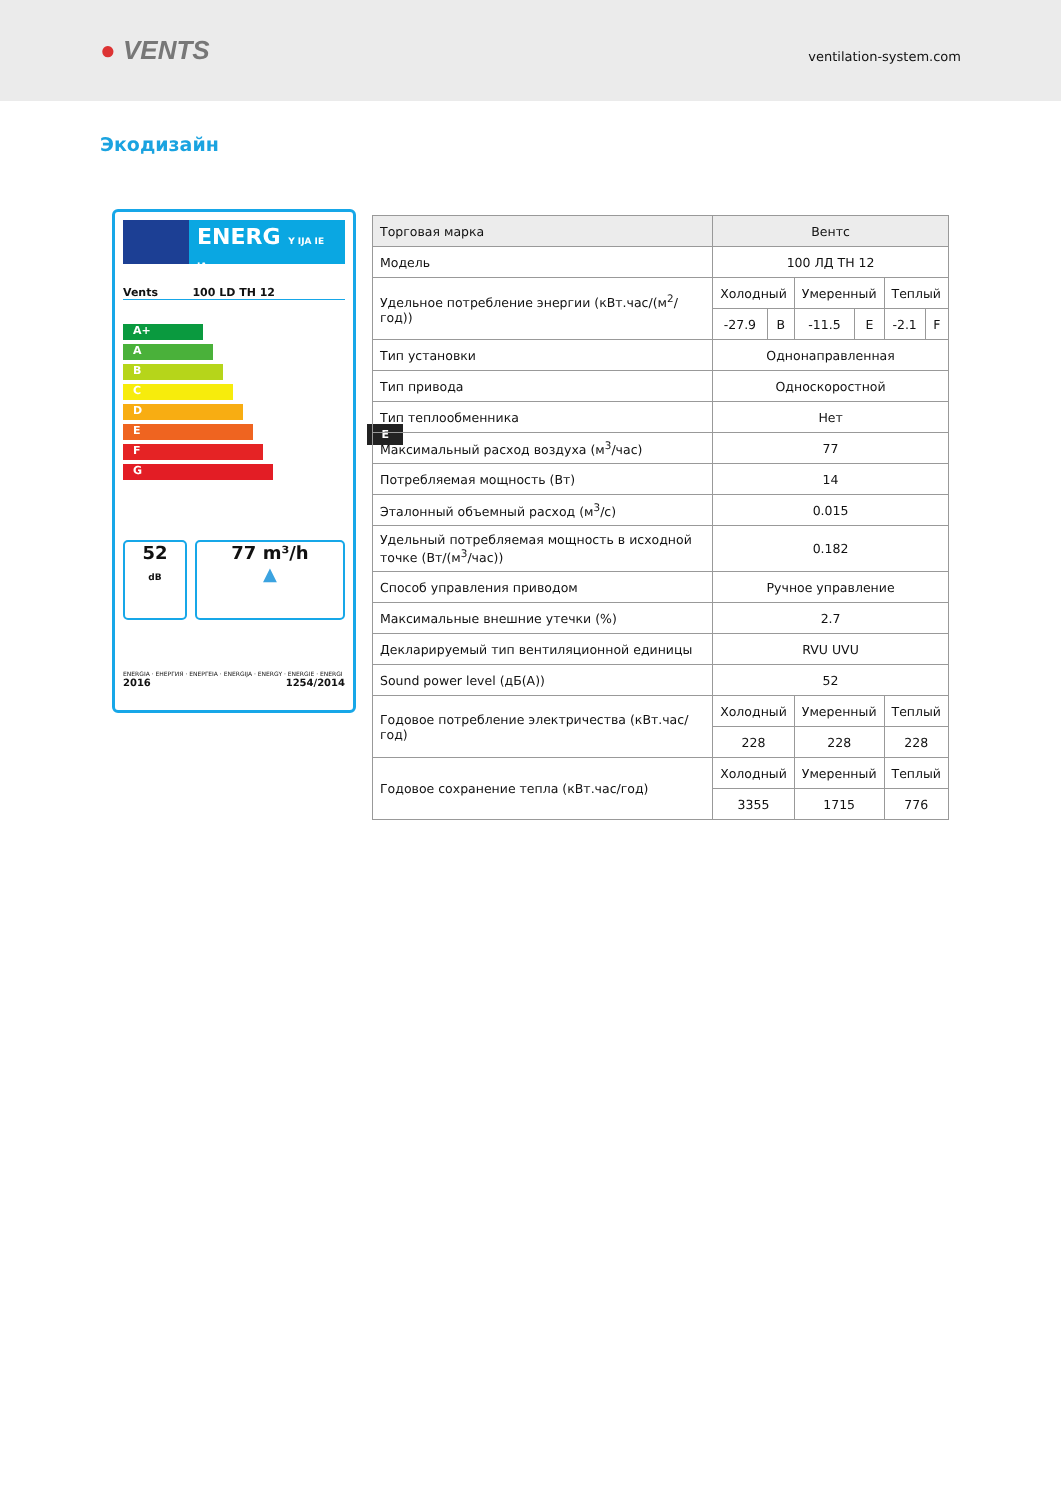● VENTS
ventilation-system.com
Экодизайн
ENERG Y IJA IE IA
Vents 100 LD TH 12
A+
A
B
C
D
E E
F
G
52
dB
77 m³/h
▲
ENERGIA · ЕНЕРГИЯ · ΕΝΕΡΓΕΙΑ · ENERGIJA · ENERGY · ENERGIE · ENERGI
2016 1254/2014
| Торговая марка | Вентс | | | | | |
| Модель | 100 ЛД ТН 12 | | | | | |
| Удельное потребление энергии (кВт.час/(м<sup>2</sup>/год)) | Холодный | | Умеренный | | Теплый | |
| | -27.9 | B | -11.5 | E | -2.1 | F |
| Тип установки | Однонаправленная | | | | | |
| Тип привода | Односкоростной | | | | | |
| Тип теплообменника | Нет | | | | | |
| Максимальный расход воздуха (м<sup>3</sup>/час) | 77 | | | | | |
| Потребляемая мощность (Вт) | 14 | | | | | |
| Эталонный объемный расход (м<sup>3</sup>/с) | 0.015 | | | | | |
| Удельный потребляемая мощность в исходной точке (Вт/(м<sup>3</sup>/час)) | 0.182 | | | | | |
| Способ управления приводом | Ручное управление | | | | | |
| Максимальные внешние утечки (%) | 2.7 | | | | | |
| Декларируемый тип вентиляционной единицы | RVU UVU | | | | | |
| Sound power level (дБ(А)) | 52 | | | | | |
| Годовое потребление электричества (кВт.час/год) | Холодный | | Умеренный | | Теплый | |
| | 228 | | 228 | | 228 | |
| Годовое сохранение тепла (кВт.час/год) | Холодный | | Умеренный | | Теплый | |
| | 3355 | | 1715 | | 776 | |